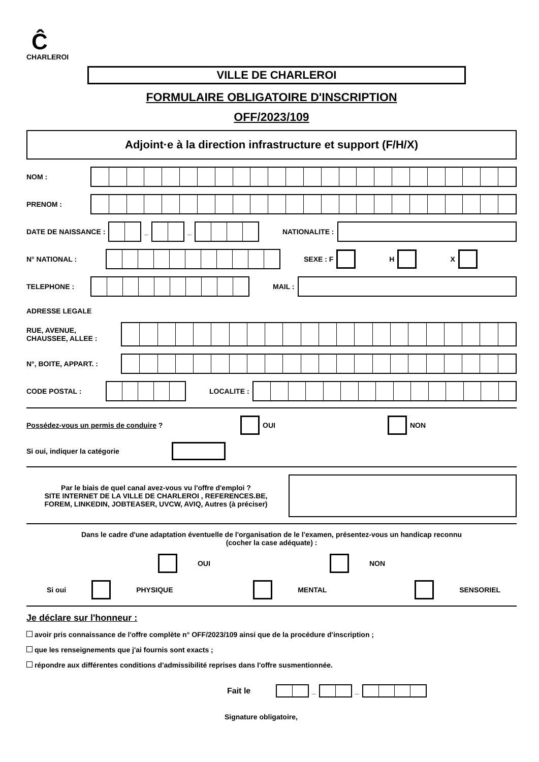Ĉ
CHARLEROI
VILLE DE CHARLEROI
FORMULAIRE OBLIGATOIRE D'INSCRIPTION
OFF/2023/109
Adjoint·e à la direction infrastructure et support (F/H/X)
NOM :
PRENOM :
DATE DE NAISSANCE :
_
_
NATIONALITE :
N° NATIONAL : SEXE : F H X
TELEPHONE : MAIL :
ADRESSE LEGALE
RUE, AVENUE,
CHAUSSEE, ALLEE :
N°, BOITE, APPART. :
CODE POSTAL : LOCALITE :
Possédez-vous un permis de conduire ? OUI NON
Si oui, indiquer la catégorie
Par le biais de quel canal avez-vous vu l'offre d'emploi ?
SITE INTERNET DE LA VILLE DE CHARLEROI , REFERENCES.BE,
FOREM, LINKEDIN, JOBTEASER, UVCW, AVIQ, Autres (à préciser)
Dans le cadre d'une adaptation éventuelle de l'organisation de le l'examen, présentez-vous un handicap reconnu
(cocher la case adéquate) :
OUI NON
Si oui PHYSIQUE MENTAL SENSORIEL
Je déclare sur l'honneur :
avoir pris connaissance de l'offre complète n° OFF/2023/109 ainsi que de la procédure d'inscription ;
que les renseignements que j'ai fournis sont exacts ;
répondre aux différentes conditions d'admissibilité reprises dans l'offre susmentionnée.
Fait le
_
_
Signature obligatoire,